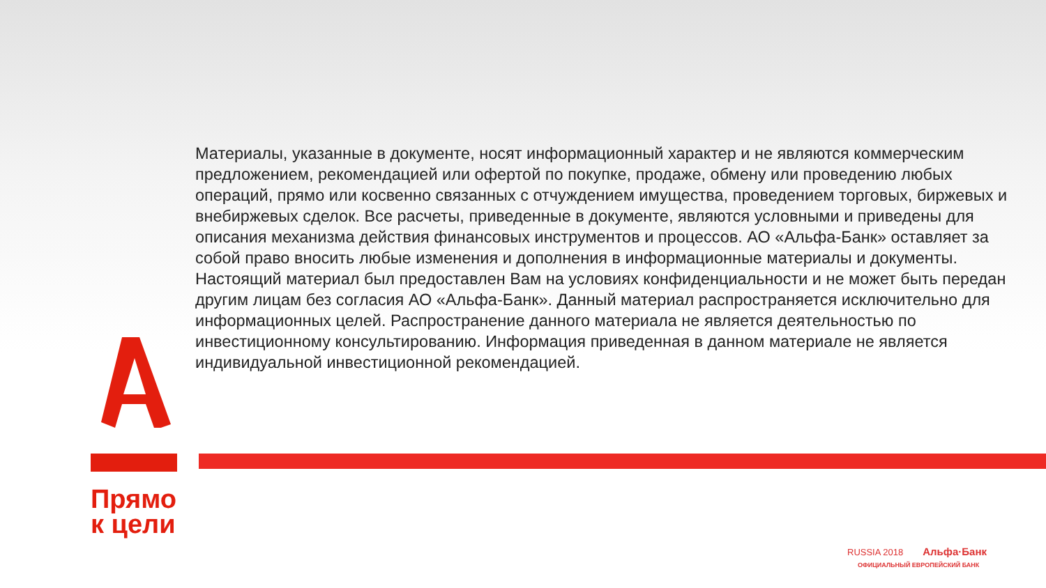Материалы, указанные в документе, носят информационный характер и не являются коммерческим предложением, рекомендацией или офертой по покупке, продаже, обмену или проведению любых операций, прямо или косвенно связанных с отчуждением имущества, проведением торговых, биржевых и внебиржевых сделок. Все расчеты, приведенные в документе, являются условными и приведены для описания механизма действия финансовых инструментов и процессов. АО «Альфа-Банк» оставляет за собой право вносить любые изменения и дополнения в информационные материалы и документы. Настоящий материал был предоставлен Вам на условиях конфиденциальности и не может быть передан другим лицам без согласия АО «Альфа-Банк». Данный материал распространяется исключительно для информационных целей. Распространение данного материала не является деятельностью по инвестиционному консультированию. Информация приведенная в данном материале не является индивидуальной инвестиционной рекомендацией.
Прямо
к цели
RUSSIA 2018 Альфа·Банк
ОФИЦИАЛЬНЫЙ ЕВРОПЕЙСКИЙ БАНК